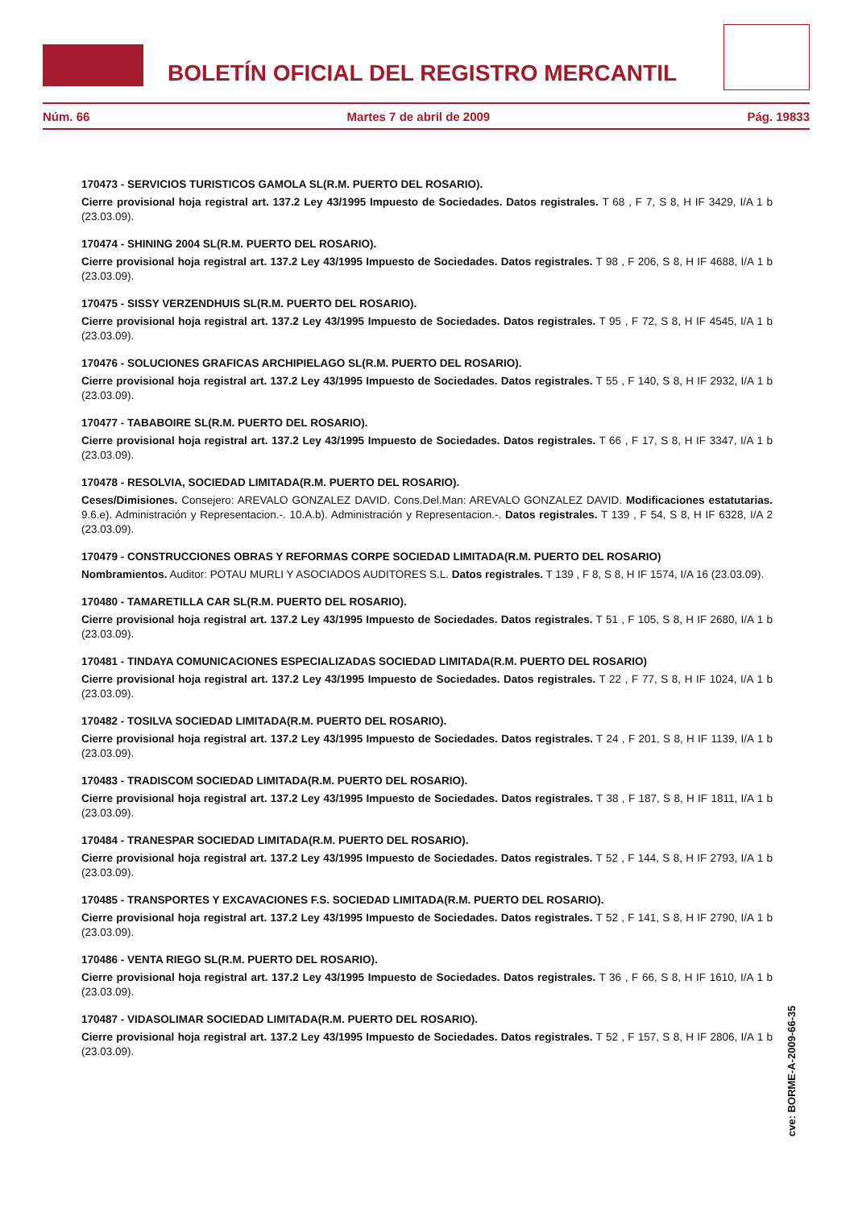BOLETÍN OFICIAL DEL REGISTRO MERCANTIL
Núm. 66 Martes 7 de abril de 2009 Pág. 19833
170473 - SERVICIOS TURISTICOS GAMOLA SL(R.M. PUERTO DEL ROSARIO).
Cierre provisional hoja registral art. 137.2 Ley 43/1995 Impuesto de Sociedades. Datos registrales. T 68 , F 7, S 8, H IF 3429, I/A 1 b (23.03.09).
170474 - SHINING 2004 SL(R.M. PUERTO DEL ROSARIO).
Cierre provisional hoja registral art. 137.2 Ley 43/1995 Impuesto de Sociedades. Datos registrales. T 98 , F 206, S 8, H IF 4688, I/A 1 b (23.03.09).
170475 - SISSY VERZENDHUIS SL(R.M. PUERTO DEL ROSARIO).
Cierre provisional hoja registral art. 137.2 Ley 43/1995 Impuesto de Sociedades. Datos registrales. T 95 , F 72, S 8, H IF 4545, I/A 1 b (23.03.09).
170476 - SOLUCIONES GRAFICAS ARCHIPIELAGO SL(R.M. PUERTO DEL ROSARIO).
Cierre provisional hoja registral art. 137.2 Ley 43/1995 Impuesto de Sociedades. Datos registrales. T 55 , F 140, S 8, H IF 2932, I/A 1 b (23.03.09).
170477 - TABABOIRE SL(R.M. PUERTO DEL ROSARIO).
Cierre provisional hoja registral art. 137.2 Ley 43/1995 Impuesto de Sociedades. Datos registrales. T 66 , F 17, S 8, H IF 3347, I/A 1 b (23.03.09).
170478 - RESOLVIA, SOCIEDAD LIMITADA(R.M. PUERTO DEL ROSARIO).
Ceses/Dimisiones. Consejero: AREVALO GONZALEZ DAVID. Cons.Del.Man: AREVALO GONZALEZ DAVID. Modificaciones estatutarias. 9.6.e). Administración y Representacion.-. 10.A.b). Administración y Representacion.-. Datos registrales. T 139 , F 54, S 8, H IF 6328, I/A 2 (23.03.09).
170479 - CONSTRUCCIONES OBRAS Y REFORMAS CORPE SOCIEDAD LIMITADA(R.M. PUERTO DEL ROSARIO)
Nombramientos. Auditor: POTAU MURLI Y ASOCIADOS AUDITORES S.L. Datos registrales. T 139 , F 8, S 8, H IF 1574, I/A 16 (23.03.09).
170480 - TAMARETILLA CAR SL(R.M. PUERTO DEL ROSARIO).
Cierre provisional hoja registral art. 137.2 Ley 43/1995 Impuesto de Sociedades. Datos registrales. T 51 , F 105, S 8, H IF 2680, I/A 1 b (23.03.09).
170481 - TINDAYA COMUNICACIONES ESPECIALIZADAS SOCIEDAD LIMITADA(R.M. PUERTO DEL ROSARIO)
Cierre provisional hoja registral art. 137.2 Ley 43/1995 Impuesto de Sociedades. Datos registrales. T 22 , F 77, S 8, H IF 1024, I/A 1 b (23.03.09).
170482 - TOSILVA SOCIEDAD LIMITADA(R.M. PUERTO DEL ROSARIO).
Cierre provisional hoja registral art. 137.2 Ley 43/1995 Impuesto de Sociedades. Datos registrales. T 24 , F 201, S 8, H IF 1139, I/A 1 b (23.03.09).
170483 - TRADISCOM SOCIEDAD LIMITADA(R.M. PUERTO DEL ROSARIO).
Cierre provisional hoja registral art. 137.2 Ley 43/1995 Impuesto de Sociedades. Datos registrales. T 38 , F 187, S 8, H IF 1811, I/A 1 b (23.03.09).
170484 - TRANESPAR SOCIEDAD LIMITADA(R.M. PUERTO DEL ROSARIO).
Cierre provisional hoja registral art. 137.2 Ley 43/1995 Impuesto de Sociedades. Datos registrales. T 52 , F 144, S 8, H IF 2793, I/A 1 b (23.03.09).
170485 - TRANSPORTES Y EXCAVACIONES F.S. SOCIEDAD LIMITADA(R.M. PUERTO DEL ROSARIO).
Cierre provisional hoja registral art. 137.2 Ley 43/1995 Impuesto de Sociedades. Datos registrales. T 52 , F 141, S 8, H IF 2790, I/A 1 b (23.03.09).
170486 - VENTA RIEGO SL(R.M. PUERTO DEL ROSARIO).
Cierre provisional hoja registral art. 137.2 Ley 43/1995 Impuesto de Sociedades. Datos registrales. T 36 , F 66, S 8, H IF 1610, I/A 1 b (23.03.09).
170487 - VIDASOLIMAR SOCIEDAD LIMITADA(R.M. PUERTO DEL ROSARIO).
Cierre provisional hoja registral art. 137.2 Ley 43/1995 Impuesto de Sociedades. Datos registrales. T 52 , F 157, S 8, H IF 2806, I/A 1 b (23.03.09).
cve: BORME-A-2009-66-35